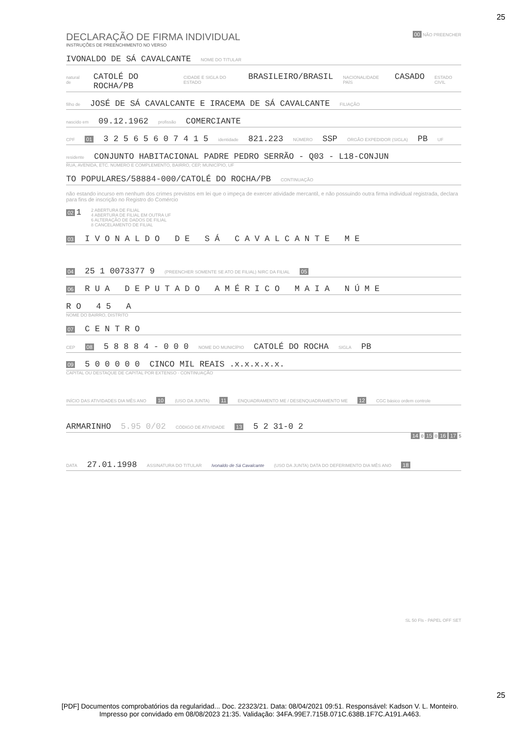25
DECLARAÇÃO DE FIRMA INDIVIDUAL
INSTRUÇÕES DE PREENCHIMENTO NO VERSO
00 NÃO PREENCHER
IVONALDO DE SÁ CAVALCANTE NOME DO TITULAR
natural de CATOLÉ DO ROCHA/PB CIDADE E SIGLA DO ESTADO BRASILEIRO/BRASIL NACIONALIDADE PAÍS CASADO ESTADO CIVIL
filho de JOSÉ DE SÁ CAVALCANTE E IRACEMA DE SÁ CAVALCANTE FILIAÇÃO
nascido em 09.12.1962 profissão COMERCIANTE
CPF 01 3 2 5 6 5 6 0 7 4 1 5 identidade 821.223 NÚMERO SSP ÓRGÃO EXPEDIDOR (SIGLA) PB UF
residente CONJUNTO HABITACIONAL PADRE PEDRO SERRÃO - Q03 - L18-CONJUN
RUA, AVENIDA, ETC. NÚMERO E COMPLEMENTO, BAIRRO, CEP, MUNICÍPIO, UF
TO POPULARES/58884-000/CATOLÉ DO ROCHA/PB CONTINUAÇÃO
não estando incurso em nenhum dos crimes previstos em lei que o impeça de exercer atividade mercantil, e não possuindo outra firma individual registrada, declara para fins de inscrição no Registro do Comércio
02 1 2 ABERTURA DE FILIAL
4 ABERTURA DE FILIAL EM OUTRA UF
6 ALTERAÇÃO DE DADOS DE FILIAL
8 CANCELAMENTO DE FILIAL
03 I V O N A L D O D E S Á C A V A L C A N T E M E
04 25 1 0073377 9 (PREENCHER SOMENTE SE ATO DE FILIAL) NIRC DA FILIAL 05
06 R U A D E P U T A D O A M É R I C O M A I A N Ú M E
R O 4 5 A
NOME DO BAIRRO, DISTRITO
07 C E N T R O
CEP 08 5 8 8 8 4 - 0 0 0 NOME DO MUNICÍPIO CATOLÉ DO ROCHA SIGLA PB
09 5 0 0 0 0 0 CINCO MIL REAIS .x.x.x.x.x.
CAPITAL OU DESTAQUE DE CAPITAL POR EXTENSO · CONTINUAÇÃO
INÍCIO DAS ATIVIDADES DIA MÊS ANO 10 (USO DA JUNTA) 11 ENQUADRAMENTO ME / DESENQUADRAMENTO ME 12 CGC básico ordem controle
ARMARINHO 5.95 0/02 CÓDIGO DE ATIVIDADE 13 5 2 31-0 2
14 0 15 0 16 17 5
DATA 27.01.1998 ASSINATURA DO TITULAR Ivonaldo de Sá Cavalcante (USO DA JUNTA) DATA DO DEFERIMENTO DIA MÊS ANO 18
SL 50 Fls - PAPEL OFF SET
25
[PDF] Documentos comprobatórios da regularidad... Doc. 22323/21. Data: 08/04/2021 09:51. Responsável: Kadson V. L. Monteiro.
Impresso por convidado em 08/08/2023 21:35. Validação: 34FA.99E7.715B.071C.638B.1F7C.A191.A463.